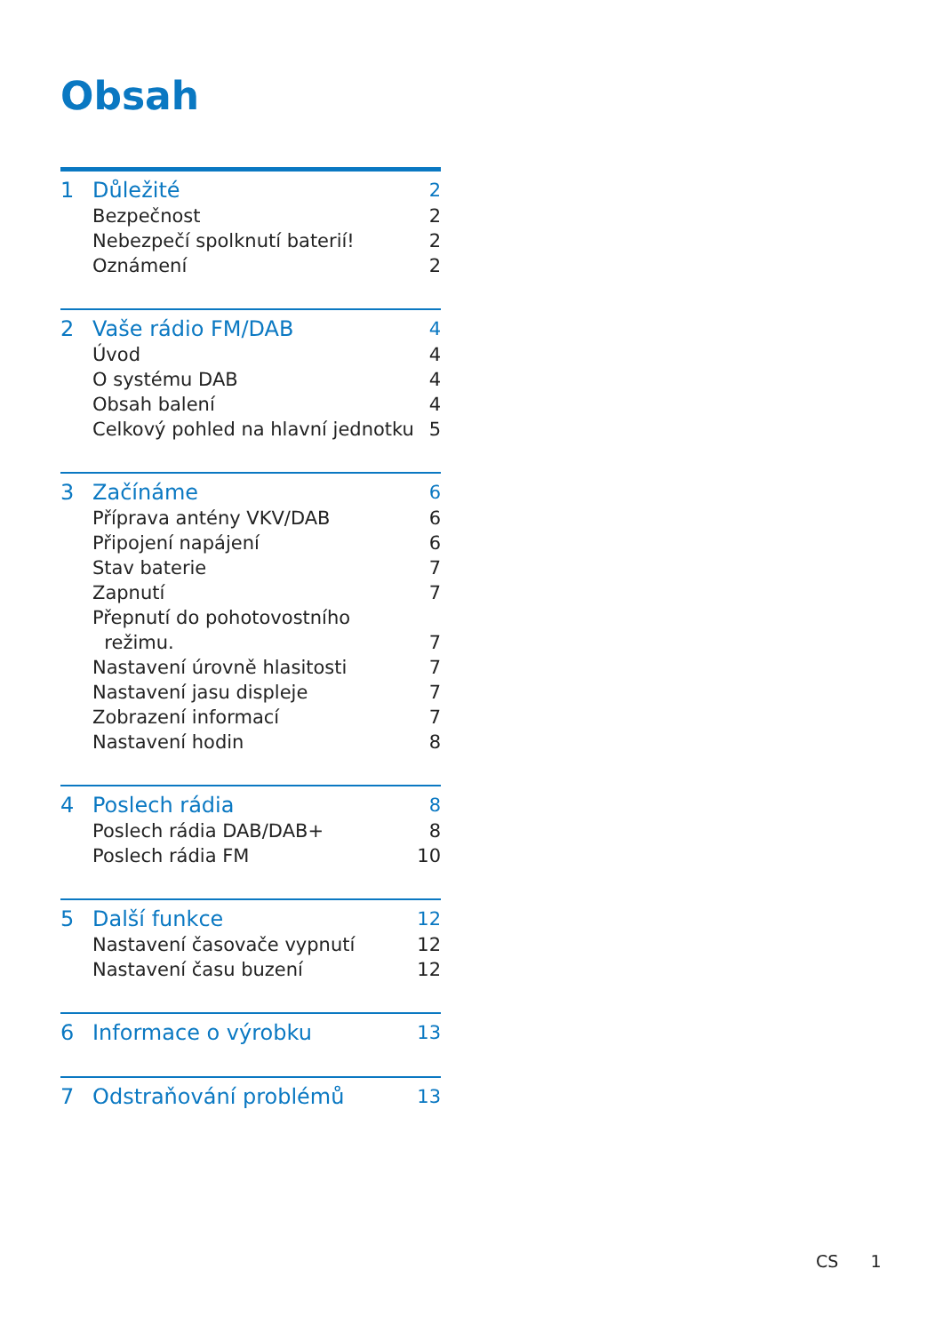Obsah
1 Důležité 2
Bezpečnost 2
Nebezpečí spolknutí baterií! 2
Oznámení 2
2 Vaše rádio FM/DAB 4
Úvod 4
O systému DAB 4
Obsah balení 4
Celkový pohled na hlavní jednotku 5
3 Začínáme 6
Příprava antény VKV/DAB 6
Připojení napájení 6
Stav baterie 7
Zapnutí 7
Přepnutí do pohotovostního
režimu.
7
Nastavení úrovně hlasitosti 7
Nastavení jasu displeje 7
Zobrazení informací 7
Nastavení hodin 8
4 Poslech rádia 8
Poslech rádia DAB/DAB+ 8
Poslech rádia FM 10
5 Další funkce 12
Nastavení časovače vypnutí 12
Nastavení času buzení 12
6 Informace o výrobku 13
7 Odstraňování problémů 13
CS 1